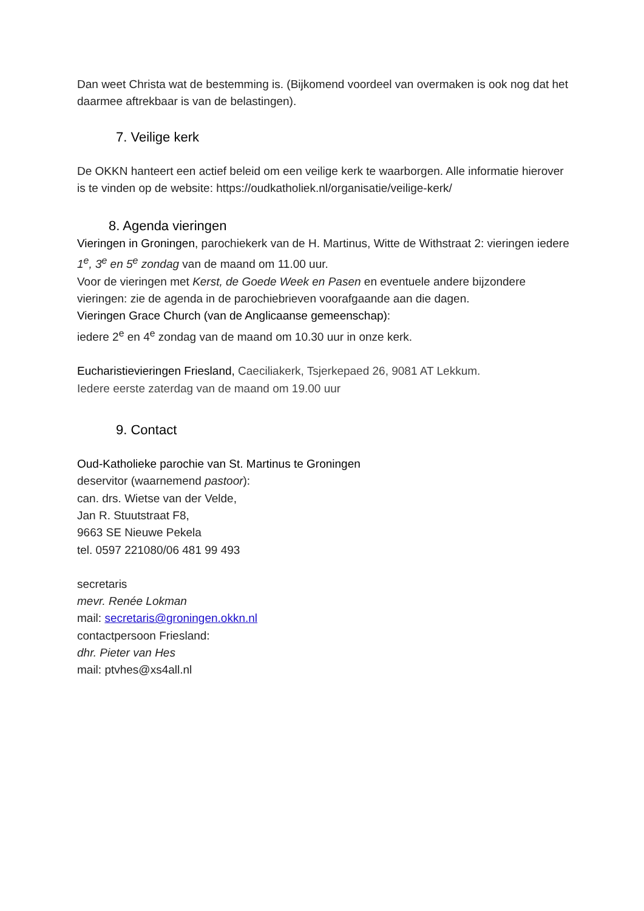Dan weet Christa wat de bestemming is. (Bijkomend voordeel van overmaken is ook nog dat het daarmee aftrekbaar is van de belastingen).
7. Veilige kerk
De OKKN hanteert een actief beleid om een veilige kerk te waarborgen. Alle informatie hierover is te vinden op de website: https://oudkatholiek.nl/organisatie/veilige-kerk/
8. Agenda vieringen
Vieringen in Groningen, parochiekerk van de H. Martinus, Witte de Withstraat 2: vieringen iedere 1<sup>e</sup>, 3<sup>e</sup> en 5<sup>e</sup> zondag van de maand om 11.00 uur.
Voor de vieringen met Kerst, de Goede Week en Pasen en eventuele andere bijzondere vieringen: zie de agenda in de parochiebrieven voorafgaande aan die dagen.
Vieringen Grace Church (van de Anglicaanse gemeenschap):
iedere 2<sup>e</sup> en 4<sup>e</sup> zondag van de maand om 10.30 uur in onze kerk.
Eucharistievieringen Friesland, Caeciliakerk, Tsjerkepaed 26, 9081 AT Lekkum.
Iedere eerste zaterdag van de maand om 19.00 uur
9. Contact
Oud-Katholieke parochie van St. Martinus te Groningen
deservitor (waarnemend pastoor):
can. drs. Wietse van der Velde,
Jan R. Stuutstraat F8,
9663 SE Nieuwe Pekela
tel. 0597 221080/06 481 99 493
secretaris
mevr. Renée Lokman
mail: secretaris@groningen.okkn.nl
contactpersoon Friesland:
dhr. Pieter van Hes
mail: ptvhes@xs4all.nl